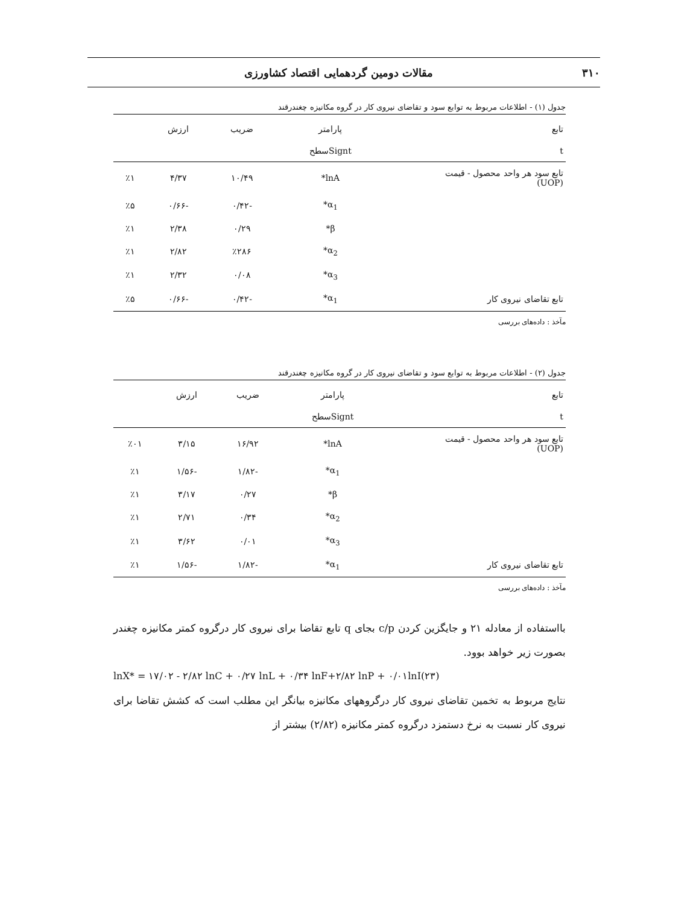۳۱۰ مقالات دومین گردهمایی اقتصاد کشاورزی
جدول (۱) - اطلاعات مربوط به توابع سود و تقاضای نیروی کار در گروه مکانیزه چغندرقند
| تابع | پارامتر | ضریب | ارزش | |
| --- | --- | --- | --- | --- |
| t | Signtسطح | | | |
| تابع سود هر واحد محصول - قیمت (UOP) | lnA* | ۱۰/۴۹ | ۴/۳۷ | ٪۱ |
| | α<sub>1</sub>* | -۰/۴۲ | -۰/۶۶ | ٪۵ |
| | β* | ۰/۲۹ | ۲/۳۸ | ٪۱ |
| | α<sub>2</sub>* | ٪۲۸۶ | ۲/۸۲ | ٪۱ |
| | α<sub>3</sub>* | ۰/۰۸ | ۲/۳۲ | ٪۱ |
| تابع تقاضای نیروی کار | α<sub>1</sub>* | -۰/۴۲ | -۰/۶۶ | ٪۵ |
مآخذ : داده‌های بررسی
جدول (۲) - اطلاعات مربوط به توابع سود و تقاضای نیروی کار در گروه مکانیزه چغندرقند
| تابع | پارامتر | ضریب | ارزش | |
| --- | --- | --- | --- | --- |
| t | Signtسطح | | | |
| تابع سود هر واحد محصول - قیمت (UOP) | lnA* | ۱۶/۹۲ | ۳/۱۵ | ٪۰۱ |
| | α<sub>1</sub>* | -۱/۸۲ | -۱/۵۶ | ٪۱ |
| | β* | ۰/۲۷ | ۳/۱۷ | ٪۱ |
| | α<sub>2</sub>* | ۰/۳۴ | ۲/۷۱ | ٪۱ |
| | α<sub>3</sub>* | ۰/۰۱ | ۳/۶۲ | ٪۱ |
| تابع تقاضای نیروی کار | α<sub>1</sub>* | -۱/۸۲ | -۱/۵۶ | ٪۱ |
مآخذ : داده‌های بررسی
بااستفاده از معادله ۲۱ و جایگزین کردن c/p بجای q تابع تقاضا برای نیروی کار درگروه کمتر مکانیزه چغندر بصورت زیر خواهد بوود.
lnX* = ۱۷/۰۲ - ۲/۸۲ lnC + ۰/۲۷ lnL + ۰/۳۴ lnF+۲/۸۲ lnP + ۰/۰۱lnI(۲۳)
نتایج مربوط به تخمین تقاضای نیروی کار درگروههای مکانیزه بیانگر این مطلب است که کشش تقاضا برای نیروی کار نسبت به نرخ دستمزد درگروه کمتر مکانیزه (۲/۸۲) بیشتر از